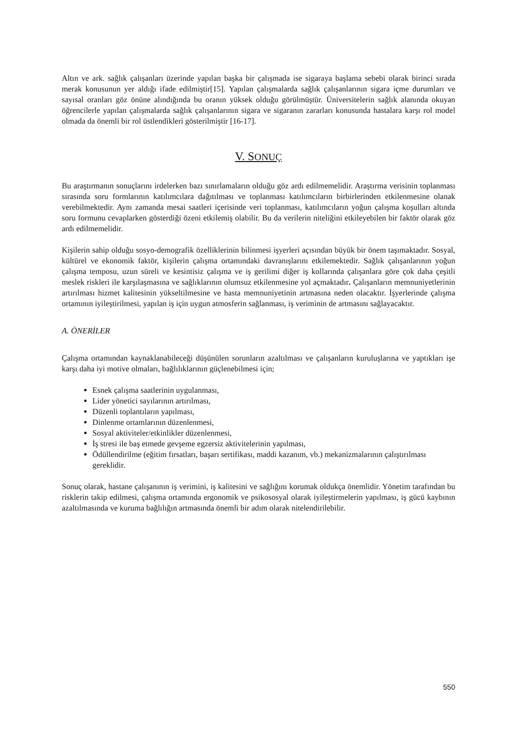Altın ve ark. sağlık çalışanları üzerinde yapılan başka bir çalışmada ise sigaraya başlama sebebi olarak birinci sırada merak konusunun yer aldığı ifade edilmiştir[15]. Yapılan çalışmalarda sağlık çalışanlarının sigara içme durumları ve sayısal oranları göz önüne alındığında bu oranın yüksek olduğu görülmüştür. Üniversitelerin sağlık alanında okuyan öğrencilerle yapılan çalışmalarda sağlık çalışanlarının sigara ve sigaranın zararları konusunda hastalara karşı rol model olmada da önemli bir rol üstlendikleri gösterilmiştir [16-17].
V. SONUÇ
Bu araştırmanın sonuçlarını irdelerken bazı sınırlamaların olduğu göz ardı edilmemelidir. Araştırma verisinin toplanması sırasında soru formlarının katılımcılara dağıtılması ve toplanması katılımcıların birbirlerinden etkilenmesine olanak verebilmektedir. Aynı zamanda mesai saatleri içerisinde veri toplanması, katılımcıların yoğun çalışma koşulları altında soru formunu cevaplarken gösterdiği özeni etkilemiş olabilir. Bu da verilerin niteliğini etkileyebilen bir faktör olarak göz ardı edilmemelidir.
Kişilerin sahip olduğu sosyo-demografik özelliklerinin bilinmesi işyerleri açısından büyük bir önem taşımaktadır. Sosyal, kültürel ve ekonomik faktör, kişilerin çalışma ortamındaki davranışlarını etkilemektedir. Sağlık çalışanlarının yoğun çalışma temposu, uzun süreli ve kesintisiz çalışma ve iş gerilimi diğer iş kollarında çalışanlara göre çok daha çeşitli meslek riskleri ile karşılaşmasına ve sağlıklarının olumsuz etkilenmesine yol açmaktadır. Çalışanların memnuniyetlerinin artırılması hizmet kalitesinin yükseltilmesine ve hasta memnuniyetinin artmasına neden olacaktır. İşyerlerinde çalışma ortamının iyileştirilmesi, yapılan iş için uygun atmosferin sağlanması, iş veriminin de artmasını sağlayacaktır.
A. ÖNERİLER
Çalışma ortamından kaynaklanabileceği düşünülen sorunların azaltılması ve çalışanların kuruluşlarına ve yaptıkları işe karşı daha iyi motive olmaları, bağlılıklarının güçlenebilmesi için;
Esnek çalışma saatlerinin uygulanması,
Lider yönetici sayılarının artırılması,
Düzenli toplantıların yapılması,
Dinlenme ortamlarının düzenlenmesi,
Sosyal aktiviteler/etkinlikler düzenlenmesi,
İş stresi ile baş etmede gevşeme egzersiz aktivitelerinin yapılması,
Ödüllendirilme (eğitim fırsatları, başarı sertifikası, maddi kazanım, vb.) mekanizmalarının çalıştırılması gereklidir.
Sonuç olarak, hastane çalışanının iş verimini, iş kalitesini ve sağlığını korumak oldukça önemlidir. Yönetim tarafından bu risklerin takip edilmesi, çalışma ortamında ergonomik ve psikososyal olarak iyileştirmelerin yapılması, iş gücü kaybının azaltılmasında ve kuruma bağlılığın artmasında önemli bir adım olarak nitelendirilebilir.
550